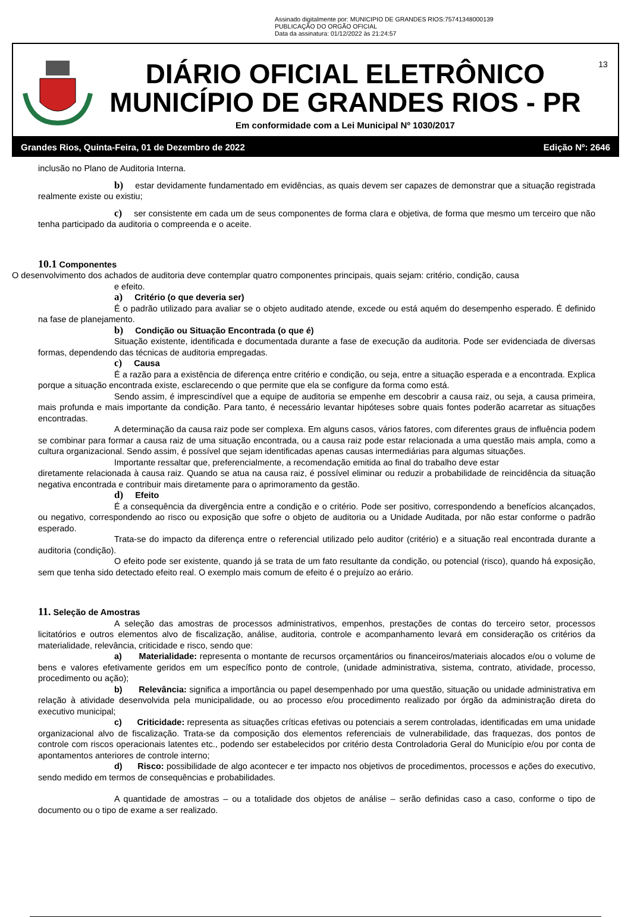Assinado digitalmente por: MUNICIPIO DE GRANDES RIOS:75741348000139
PUBLICAÇÃO DO ORGÃO OFICIAL
Data da assinatura: 01/12/2022 às 21:24:57
DIÁRIO OFICIAL ELETRÔNICO
MUNICÍPIO DE GRANDES RIOS - PR
Em conformidade com a Lei Municipal Nº 1030/2017
13
Grandes Rios, Quinta-Feira, 01 de Dezembro de 2022 Edição Nº: 2646
inclusão no Plano de Auditoria Interna.
b) estar devidamente fundamentado em evidências, as quais devem ser capazes de demonstrar que a situação registrada realmente existe ou existiu;
c) ser consistente em cada um de seus componentes de forma clara e objetiva, de forma que mesmo um terceiro que não tenha participado da auditoria o compreenda e o aceite.
10.1 Componentes
O desenvolvimento dos achados de auditoria deve contemplar quatro componentes principais, quais sejam: critério, condição, causa
e efeito.
a) Critério (o que deveria ser)
É o padrão utilizado para avaliar se o objeto auditado atende, excede ou está aquém do desempenho esperado. É definido na fase de planejamento.
b) Condição ou Situação Encontrada (o que é)
Situação existente, identificada e documentada durante a fase de execução da auditoria. Pode ser evidenciada de diversas formas, dependendo das técnicas de auditoria empregadas.
c) Causa
É a razão para a existência de diferença entre critério e condição, ou seja, entre a situação esperada e a encontrada. Explica porque a situação encontrada existe, esclarecendo o que permite que ela se configure da forma como está.
Sendo assim, é imprescindível que a equipe de auditoria se empenhe em descobrir a causa raiz, ou seja, a causa primeira, mais profunda e mais importante da condição. Para tanto, é necessário levantar hipóteses sobre quais fontes poderão acarretar as situações encontradas.
A determinação da causa raiz pode ser complexa. Em alguns casos, vários fatores, com diferentes graus de influência podem se combinar para formar a causa raiz de uma situação encontrada, ou a causa raiz pode estar relacionada a uma questão mais ampla, como a cultura organizacional. Sendo assim, é possível que sejam identificadas apenas causas intermediárias para algumas situações.
Importante ressaltar que, preferencialmente, a recomendação emitida ao final do trabalho deve estar
diretamente relacionada à causa raiz. Quando se atua na causa raiz, é possível eliminar ou reduzir a probabilidade de reincidência da situação negativa encontrada e contribuir mais diretamente para o aprimoramento da gestão.
d) Efeito
É a consequência da divergência entre a condição e o critério. Pode ser positivo, correspondendo a benefícios alcançados, ou negativo, correspondendo ao risco ou exposição que sofre o objeto de auditoria ou a Unidade Auditada, por não estar conforme o padrão esperado.
Trata-se do impacto da diferença entre o referencial utilizado pelo auditor (critério) e a situação real encontrada durante a auditoria (condição).
O efeito pode ser existente, quando já se trata de um fato resultante da condição, ou potencial (risco), quando há exposição, sem que tenha sido detectado efeito real. O exemplo mais comum de efeito é o prejuízo ao erário.
11. Seleção de Amostras
A seleção das amostras de processos administrativos, empenhos, prestações de contas do terceiro setor, processos licitatórios e outros elementos alvo de fiscalização, análise, auditoria, controle e acompanhamento levará em consideração os critérios da materialidade, relevância, criticidade e risco, sendo que:
a) Materialidade: representa o montante de recursos orçamentários ou financeiros/materiais alocados e/ou o volume de bens e valores efetivamente geridos em um específico ponto de controle, (unidade administrativa, sistema, contrato, atividade, processo, procedimento ou ação);
b) Relevância: significa a importância ou papel desempenhado por uma questão, situação ou unidade administrativa em relação à atividade desenvolvida pela municipalidade, ou ao processo e/ou procedimento realizado por órgão da administração direta do executivo municipal;
c) Criticidade: representa as situações críticas efetivas ou potenciais a serem controladas, identificadas em uma unidade organizacional alvo de fiscalização. Trata-se da composição dos elementos referenciais de vulnerabilidade, das fraquezas, dos pontos de controle com riscos operacionais latentes etc., podendo ser estabelecidos por critério desta Controladoria Geral do Município e/ou por conta de apontamentos anteriores de controle interno;
d) Risco: possibilidade de algo acontecer e ter impacto nos objetivos de procedimentos, processos e ações do executivo, sendo medido em termos de consequências e probabilidades.
A quantidade de amostras – ou a totalidade dos objetos de análise – serão definidas caso a caso, conforme o tipo de documento ou o tipo de exame a ser realizado.